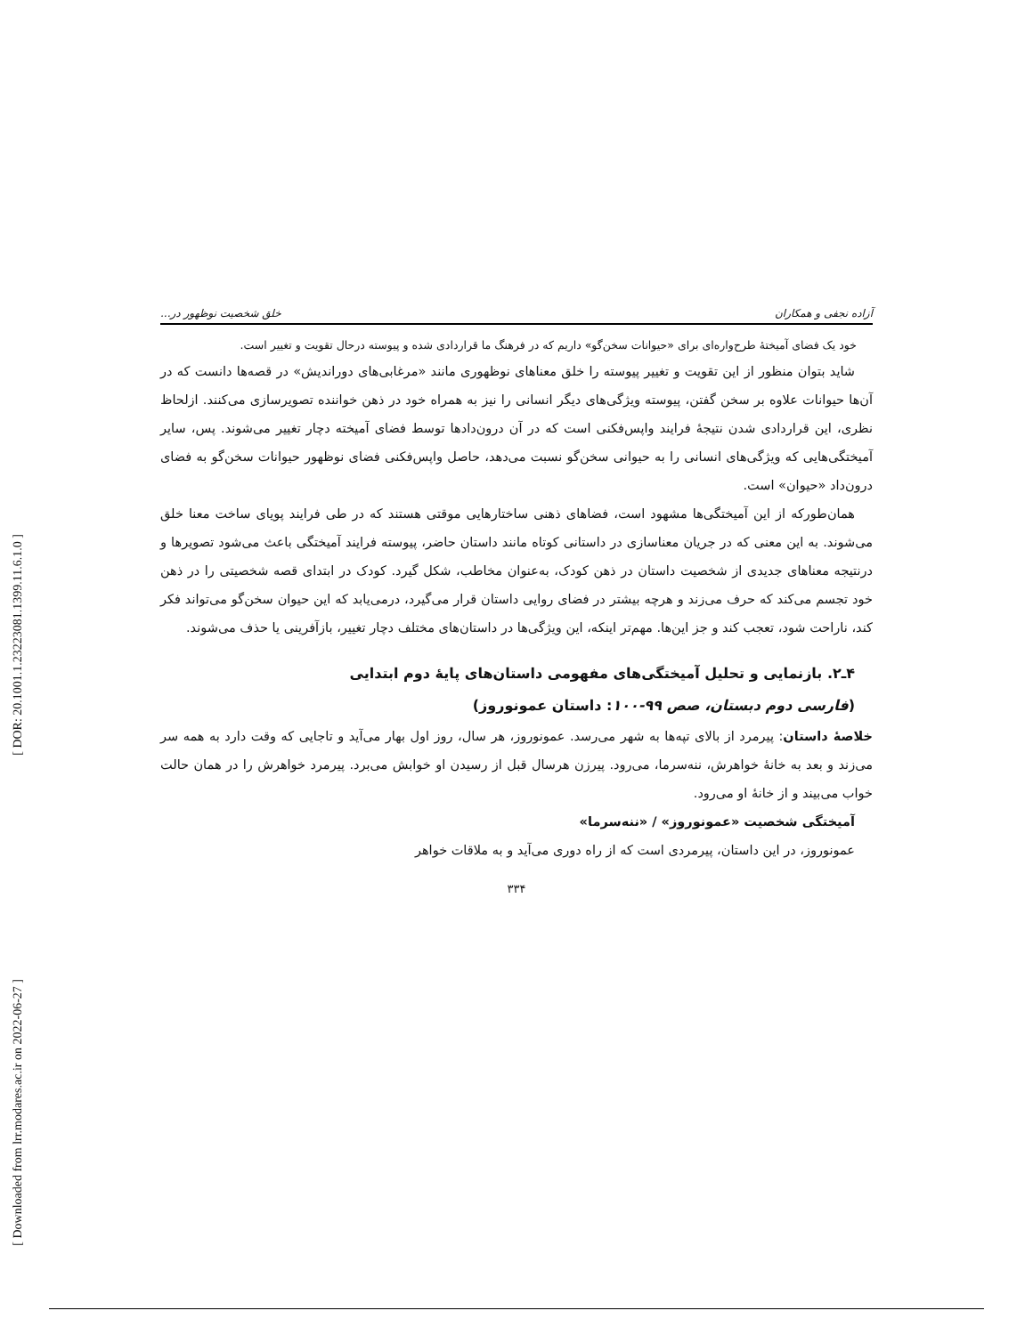[ DOR: 20.1001.1.23223081.1399.11.6.1.0 ]
[ Downloaded from lrr.modares.ac.ir on 2022-06-27 ]
آزاده نجفی و همکاران خلق شخصیت نوظهور در...
خود یک فضای آمیختهٔ طرح‌واره‌ای برای «حیوانات سخن‌گو» داریم که در فرهنگ ما قراردادی شده و پیوسته درحال تقویت و تغییر است.
شاید بتوان منظور از این تقویت و تغییر پیوسته را خلق معناهای نوظهوری مانند «مرغابی‌های دوراندیش» در قصه‌ها دانست که در آن‌ها حیوانات علاوه بر سخن گفتن، پیوسته ویژگی‌های دیگر انسانی را نیز به همراه خود در ذهن خواننده تصویرسازی می‌کنند. ازلحاظ نظری، این قراردادی شدن نتیجهٔ فرایند واپس‌فکنی است که در آن درون‌دادها توسط فضای آمیخته دچار تغییر می‌شوند. پس، سایر آمیختگی‌هایی که ویژگی‌های انسانی را به حیوانی سخن‌گو نسبت می‌دهد، حاصل واپس‌فکنی فضای نوظهور حیوانات سخن‌گو به فضای درون‌داد «حیوان» است.
همان‌طورکه از این آمیختگی‌ها مشهود است، فضاهای ذهنی ساختارهایی موقتی هستند که در طی فرایند پویای ساخت معنا خلق می‌شوند. به این معنی که در جریان معناسازی در داستانی کوتاه مانند داستان حاضر، پیوسته فرایند آمیختگی باعث می‌شود تصویرها و درنتیجه معناهای جدیدی از شخصیت داستان در ذهن کودک، به‌عنوان مخاطب، شکل گیرد. کودک در ابتدای قصه شخصیتی را در ذهن خود تجسم می‌کند که حرف می‌زند و هرچه بیشتر در فضای روایی داستان قرار می‌گیرد، درمی‌یابد که این حیوان سخن‌گو می‌تواند فکر کند، ناراحت شود، تعجب کند و جز این‌ها. مهم‌تر اینکه، این ویژگی‌ها در داستان‌های مختلف دچار تغییر، بازآفرینی یا حذف می‌شوند.
۴ـ۲. بازنمایی و تحلیل آمیختگی‌های مفهومی داستان‌های پایهٔ دوم ابتدایی
(فارسی دوم دبستان، صص ۹۹-۱۰۰: داستان عمونوروز)
خلاصهٔ داستان: پیرمرد از بالای تپه‌ها به شهر می‌رسد. عمونوروز، هر سال، روز اول بهار می‌آید و تاجایی که وقت دارد به همه سر می‌زند و بعد به خانهٔ خواهرش، ننه‌سرما، می‌رود. پیرزن هرسال قبل از رسیدن او خوابش می‌برد. پیرمرد خواهرش را در همان حالت خواب می‌بیند و از خانهٔ او می‌رود.
آمیختگی شخصیت «عمونوروز» / «ننه‌سرما»
عمونوروز، در این داستان، پیرمردی است که از راه دوری می‌آید و به ملاقات خواهر
۳۳۴